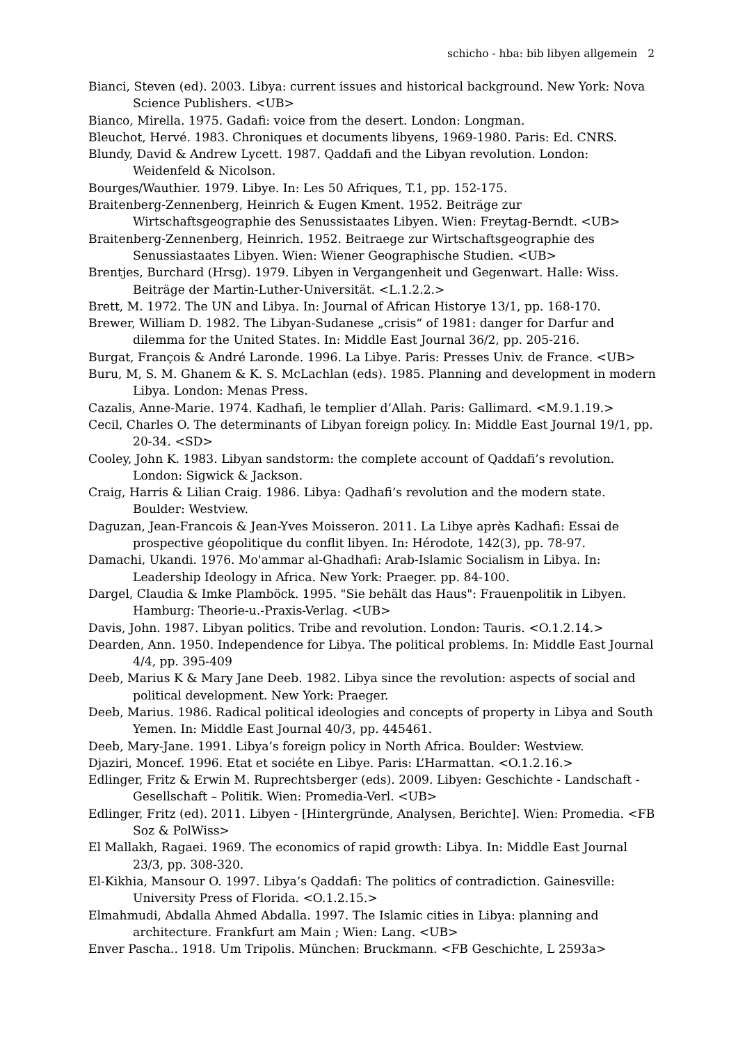schicho - hba: bib libyen allgemein 2
Bianci, Steven (ed). 2003. Libya: current issues and historical background. New York: Nova Science Publishers. <UB>
Bianco, Mirella. 1975. Gadafi: voice from the desert. London: Longman.
Bleuchot, Hervé. 1983. Chroniques et documents libyens, 1969-1980. Paris: Ed. CNRS.
Blundy, David & Andrew Lycett. 1987. Qaddafi and the Libyan revolution. London: Weidenfeld & Nicolson.
Bourges/Wauthier. 1979. Libye. In: Les 50 Afriques, T.1, pp. 152-175.
Braitenberg-Zennenberg, Heinrich & Eugen Kment. 1952. Beiträge zur Wirtschaftsgeographie des Senussistaates Libyen. Wien: Freytag-Berndt. <UB>
Braitenberg-Zennenberg, Heinrich. 1952. Beitraege zur Wirtschaftsgeographie des Senussiastaates Libyen. Wien: Wiener Geographische Studien. <UB>
Brentjes, Burchard (Hrsg). 1979. Libyen in Vergangenheit und Gegenwart. Halle: Wiss. Beiträge der Martin-Luther-Universität. <L.1.2.2.>
Brett, M. 1972. The UN and Libya. In: Journal of African Historye 13/1, pp. 168-170.
Brewer, William D. 1982. The Libyan-Sudanese „crisis“ of 1981: danger for Darfur and dilemma for the United States. In: Middle East Journal 36/2, pp. 205-216.
Burgat, François & André Laronde. 1996. La Libye. Paris: Presses Univ. de France. <UB>
Buru, M, S. M. Ghanem & K. S. McLachlan (eds). 1985. Planning and development in modern Libya. London: Menas Press.
Cazalis, Anne-Marie. 1974. Kadhafi, le templier d’Allah. Paris: Gallimard. <M.9.1.19.>
Cecil, Charles O. The determinants of Libyan foreign policy. In: Middle East Journal 19/1, pp. 20-34. <SD>
Cooley, John K. 1983. Libyan sandstorm: the complete account of Qaddafi’s revolution. London: Sigwick & Jackson.
Craig, Harris & Lilian Craig. 1986. Libya: Qadhafi’s revolution and the modern state. Boulder: Westview.
Daguzan, Jean-Francois & Jean-Yves Moisseron. 2011. La Libye après Kadhafi: Essai de prospective géopolitique du conflit libyen. In: Hérodote, 142(3), pp. 78-97.
Damachi, Ukandi. 1976. Mo'ammar al-Ghadhafi: Arab-Islamic Socialism in Libya. In: Leadership Ideology in Africa. New York: Praeger. pp. 84-100.
Dargel, Claudia & Imke Plamböck. 1995. "Sie behält das Haus": Frauenpolitik in Libyen. Hamburg: Theorie-u.-Praxis-Verlag. <UB>
Davis, John. 1987. Libyan politics. Tribe and revolution. London: Tauris. <O.1.2.14.>
Dearden, Ann. 1950. Independence for Libya. The political problems. In: Middle East Journal 4/4, pp. 395-409
Deeb, Marius K & Mary Jane Deeb. 1982. Libya since the revolution: aspects of social and political development. New York: Praeger.
Deeb, Marius. 1986. Radical political ideologies and concepts of property in Libya and South Yemen. In: Middle East Journal 40/3, pp. 445461.
Deeb, Mary-Jane. 1991. Libya’s foreign policy in North Africa. Boulder: Westview.
Djaziri, Moncef. 1996. Etat et sociéte en Libye. Paris: L’Harmattan. <O.1.2.16.>
Edlinger, Fritz & Erwin M. Ruprechtsberger (eds). 2009. Libyen: Geschichte - Landschaft - Gesellschaft – Politik. Wien: Promedia-Verl. <UB>
Edlinger, Fritz (ed). 2011. Libyen - [Hintergründe, Analysen, Berichte]. Wien: Promedia. <FB Soz & PolWiss>
El Mallakh, Ragaei. 1969. The economics of rapid growth: Libya. In: Middle East Journal 23/3, pp. 308-320.
El-Kikhia, Mansour O. 1997. Libya’s Qaddafi: The politics of contradiction. Gainesville: University Press of Florida. <O.1.2.15.>
Elmahmudi, Abdalla Ahmed Abdalla. 1997. The Islamic cities in Libya: planning and architecture. Frankfurt am Main ; Wien: Lang. <UB>
Enver Pascha.. 1918. Um Tripolis. München: Bruckmann. <FB Geschichte, L 2593a>